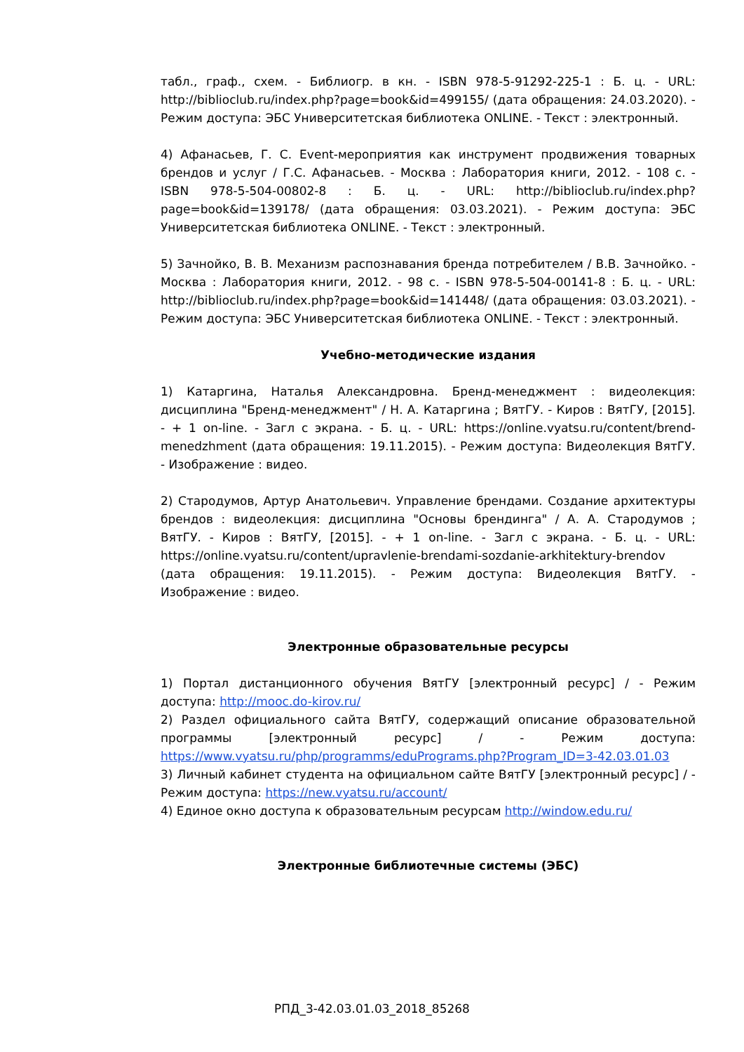табл., граф., схем. - Библиогр. в кн. - ISBN 978-5-91292-225-1 : Б. ц. - URL: http://biblioclub.ru/index.php?page=book&id=499155/ (дата обращения: 24.03.2020). - Режим доступа: ЭБС Университетская библиотека ONLINE. - Текст : электронный.
4) Афанасьев, Г. С. Event-мероприятия как инструмент продвижения товарных брендов и услуг / Г.С. Афанасьев. - Москва : Лаборатория книги, 2012. - 108 с. - ISBN 978-5-504-00802-8 : Б. ц. - URL: http://biblioclub.ru/index.php?page=book&id=139178/ (дата обращения: 03.03.2021). - Режим доступа: ЭБС Университетская библиотека ONLINE. - Текст : электронный.
5) Зачнойко, В. В. Механизм распознавания бренда потребителем / В.В. Зачнойко. - Москва : Лаборатория книги, 2012. - 98 с. - ISBN 978-5-504-00141-8 : Б. ц. - URL: http://biblioclub.ru/index.php?page=book&id=141448/ (дата обращения: 03.03.2021). - Режим доступа: ЭБС Университетская библиотека ONLINE. - Текст : электронный.
Учебно-методические издания
1) Катаргина, Наталья Александровна. Бренд-менеджмент : видеолекция: дисциплина "Бренд-менеджмент" / Н. А. Катаргина ; ВятГУ. - Киров : ВятГУ, [2015]. - + 1 on-line. - Загл с экрана. - Б. ц. - URL: https://online.vyatsu.ru/content/brend-menedzhment (дата обращения: 19.11.2015). - Режим доступа: Видеолекция ВятГУ. - Изображение : видео.
2) Стародумов, Артур Анатольевич. Управление брендами. Создание архитектуры брендов : видеолекция: дисциплина "Основы брендинга" / А. А. Стародумов ; ВятГУ. - Киров : ВятГУ, [2015]. - + 1 on-line. - Загл с экрана. - Б. ц. - URL: https://online.vyatsu.ru/content/upravlenie-brendami-sozdanie-arkhitektury-brendov (дата обращения: 19.11.2015). - Режим доступа: Видеолекция ВятГУ. - Изображение : видео.
Электронные образовательные ресурсы
1) Портал дистанционного обучения ВятГУ [электронный ресурс] / - Режим доступа: http://mooc.do-kirov.ru/
2) Раздел официального сайта ВятГУ, содержащий описание образовательной программы [электронный ресурс] / - Режим доступа: https://www.vyatsu.ru/php/programms/eduPrograms.php?Program_ID=3-42.03.01.03
3) Личный кабинет студента на официальном сайте ВятГУ [электронный ресурс] / - Режим доступа: https://new.vyatsu.ru/account/
4) Единое окно доступа к образовательным ресурсам http://window.edu.ru/
Электронные библиотечные системы (ЭБС)
РПД_3-42.03.01.03_2018_85268